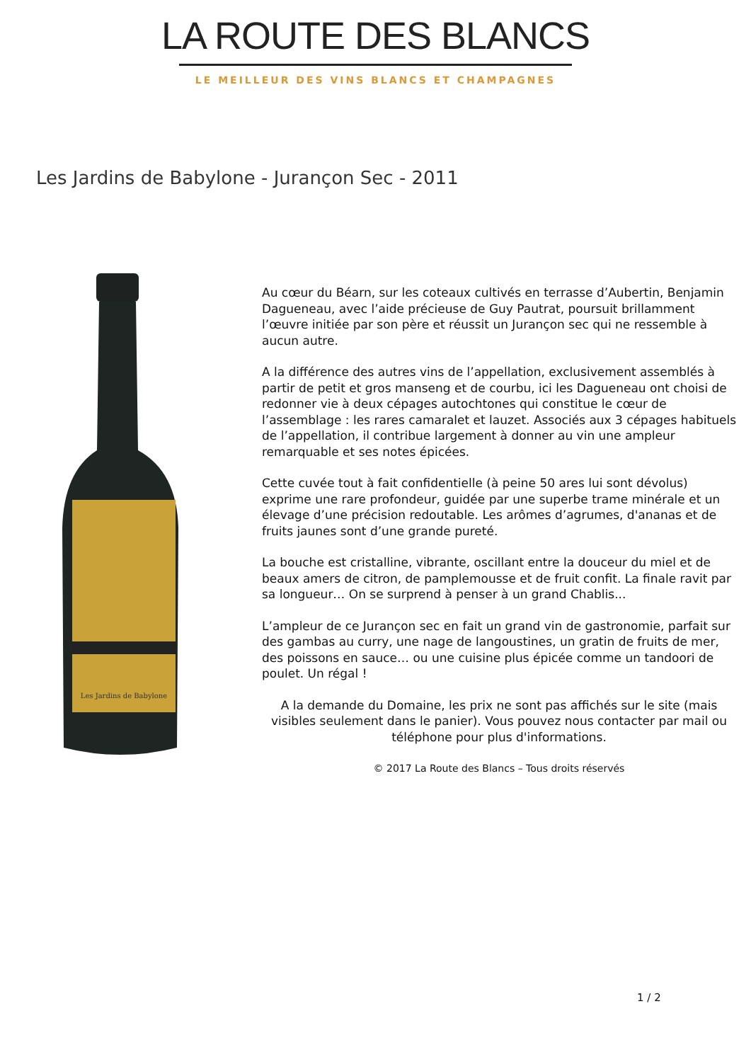LA ROUTE DES BLANCS
LE MEILLEUR DES VINS BLANCS ET CHAMPAGNES
Les Jardins de Babylone - Jurançon Sec - 2011
Les Jardins de Babylone
Au cœur du Béarn, sur les coteaux cultivés en terrasse d’Aubertin, Benjamin Dagueneau, avec l’aide précieuse de Guy Pautrat, poursuit brillamment l’œuvre initiée par son père et réussit un Jurançon sec qui ne ressemble à aucun autre.
A la différence des autres vins de l’appellation, exclusivement assemblés à partir de petit et gros manseng et de courbu, ici les Dagueneau ont choisi de redonner vie à deux cépages autochtones qui constitue le cœur de l’assemblage : les rares camaralet et lauzet. Associés aux 3 cépages habituels de l’appellation, il contribue largement à donner au vin une ampleur remarquable et ses notes épicées.
Cette cuvée tout à fait confidentielle (à peine 50 ares lui sont dévolus) exprime une rare profondeur, guidée par une superbe trame minérale et un élevage d’une précision redoutable. Les arômes d’agrumes, d'ananas et de fruits jaunes sont d’une grande pureté.
La bouche est cristalline, vibrante, oscillant entre la douceur du miel et de beaux amers de citron, de pamplemousse et de fruit confit. La finale ravit par sa longueur… On se surprend à penser à un grand Chablis...
L’ampleur de ce Jurançon sec en fait un grand vin de gastronomie, parfait sur des gambas au curry, une nage de langoustines, un gratin de fruits de mer, des poissons en sauce… ou une cuisine plus épicée comme un tandoori de poulet. Un régal !
A la demande du Domaine, les prix ne sont pas affichés sur le site (mais visibles seulement dans le panier). Vous pouvez nous contacter par mail ou téléphone pour plus d'informations.
© 2017 La Route des Blancs – Tous droits réservés
1 / 2